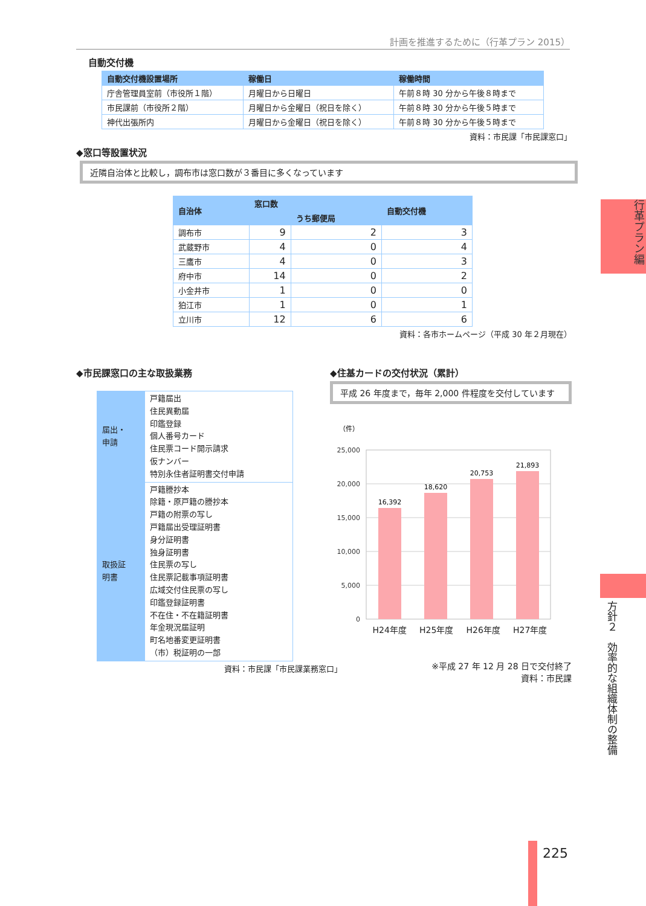計画を推進するために（行革プラン 2015）
自動交付機
| 自動交付機設置場所 | 稼働日 | 稼働時間 |
| --- | --- | --- |
| 庁舎管理員室前（市役所１階） | 月曜日から日曜日 | 午前８時 30 分から午後８時まで |
| 市民課前（市役所２階） | 月曜日から金曜日（祝日を除く） | 午前８時 30 分から午後５時まで |
| 神代出張所内 | 月曜日から金曜日（祝日を除く） | 午前８時 30 分から午後５時まで |
資料：市民課「市民課窓口」
◆窓口等設置状況
近隣自治体と比較し，調布市は窓口数が３番目に多くなっています
| 自治体 | 窓口数 | | 自動交付機 |
| --- | --- | --- | --- |
| | | うち郵便局 | |
| 調布市 | 9 | 2 | 3 |
| 武蔵野市 | 4 | 0 | 4 |
| 三鷹市 | 4 | 0 | 3 |
| 府中市 | 14 | 0 | 2 |
| 小金井市 | 1 | 0 | 0 |
| 狛江市 | 1 | 0 | 1 |
| 立川市 | 12 | 6 | 6 |
資料：各市ホームページ（平成 30 年２月現在）
◆市民課窓口の主な取扱業務
| 届出・ 申請 | 戸籍届出 住民異動届 印鑑登録 個人番号カード 住民票コード開示請求 仮ナンバー 特別永住者証明書交付申請 |
| 取扱証 明書 | 戸籍謄抄本 除籍・原戸籍の謄抄本 戸籍の附票の写し 戸籍届出受理証明書 身分証明書 独身証明書 住民票の写し 住民票記載事項証明書 広域交付住民票の写し 印鑑登録証明書 不在住・不在籍証明書 年金現況届証明 町名地番変更証明書 （市）税証明の一部 |
資料：市民課「市民課業務窓口」
◆住基カードの交付状況（累計）
平成 26 年度まで，毎年 2,000 件程度を交付しています
（件）
25,000
20,000
15,000
10,000
5,000
0
16,392
18,620
20,753
21,893
H24年度 H25年度 H26年度 H27年度
※平成 27 年 12 月 28 日で交付終了
資料：市民課
行革プラン編
方針２　効率的な組織体制の整備
225